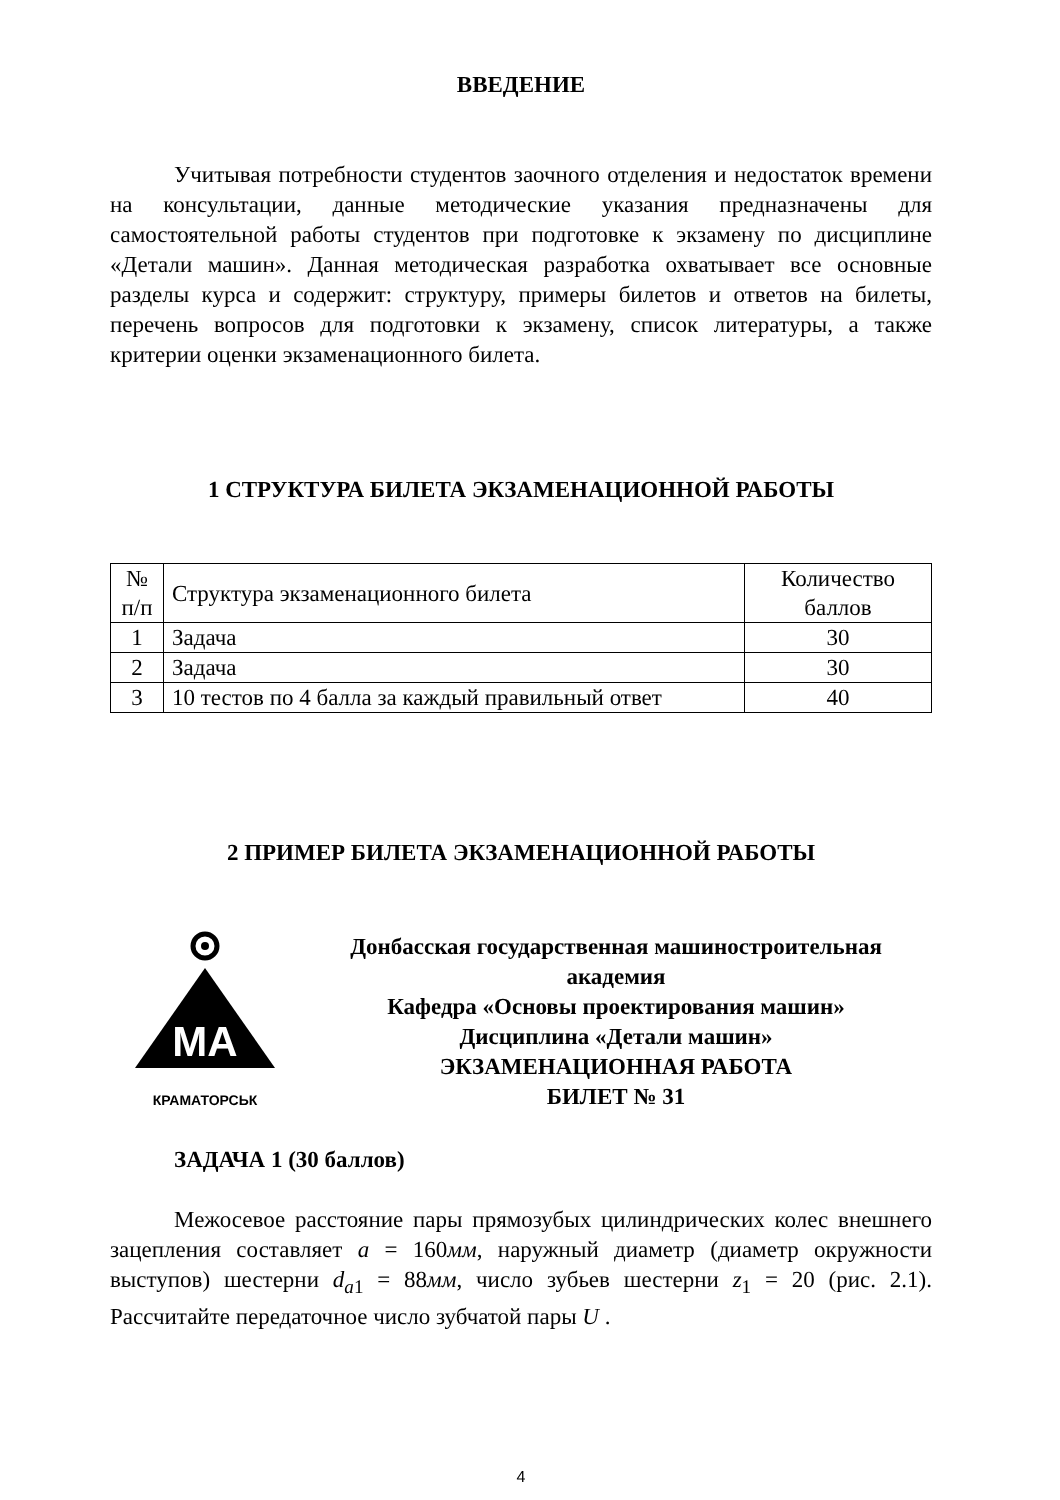ВВЕДЕНИЕ
Учитывая потребности студентов заочного отделения и недостаток времени на консультации, данные методические указания предназначены для самостоятельной работы студентов при подготовке к экзамену по дисциплине «Детали машин». Данная методическая разработка охватывает все основные разделы курса и содержит: структуру, примеры билетов и ответов на билеты, перечень вопросов для подготовки к экзамену, список литературы, а также критерии оценки экзаменационного билета.
1 СТРУКТУРА БИЛЕТА ЭКЗАМЕНАЦИОННОЙ РАБОТЫ
| № п/п | Структура экзаменационного билета | Количество баллов |
| 1 | Задача | 30 |
| 2 | Задача | 30 |
| 3 | 10 тестов по 4 балла за каждый правильный ответ | 40 |
2 ПРИМЕР БИЛЕТА ЭКЗАМЕНАЦИОННОЙ РАБОТЫ
МА
КРАМАТОРСЬК
Донбасская государственная машиностроительная академия
Кафедра «Основы проектирования машин»
Дисциплина «Детали машин»
ЭКЗАМЕНАЦИОННАЯ РАБОТА
БИЛЕТ № 31
ЗАДАЧА 1 (30 баллов)
Межосевое расстояние пары прямозубых цилиндрических колес внешнего зацепления составляет a = 160мм, наружный диаметр (диаметр окружности выступов) шестерни d<sub>a1</sub> = 88мм, число зубьев шестерни z<sub>1</sub> = 20 (рис. 2.1). Рассчитайте передаточное число зубчатой пары U .
4